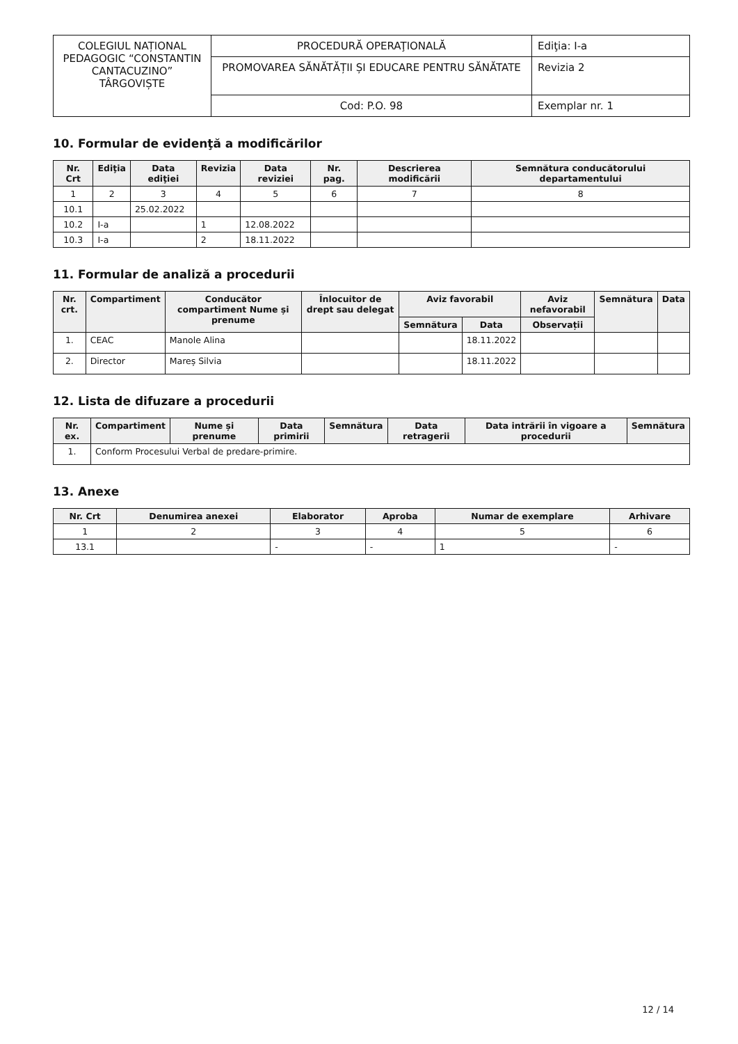| COLEGIUL NAȚIONAL PEDAGOGIC “CONSTANTIN CANTACUZINO” TÂRGOVIȘTE | PROCEDURĂ OPERAŢIONALĂ | Ediţia: I-a |
| | PROMOVAREA SĂNĂTĂȚII ȘI EDUCARE PENTRU SĂNĂTATE | Revizia 2 |
| | Cod: P.O. 98 | Exemplar nr. 1 |
10. Formular de evidenţă a modificărilor
| Nr. Crt | Ediţia | Data ediţiei | Revizia | Data reviziei | Nr. pag. | Descrierea modificării | Semnătura conducătorului departamentului |
| --- | --- | --- | --- | --- | --- | --- | --- |
| 1 | 2 | 3 | 4 | 5 | 6 | 7 | 8 |
| 10.1 | | 25.02.2022 | | | | | |
| 10.2 | I-a | | 1 | 12.08.2022 | | | |
| 10.3 | I-a | | 2 | 18.11.2022 | | | |
11. Formular de analiză a procedurii
| Nr. crt. | Compartiment | Conducător compartiment Nume și prenume | Înlocuitor de drept sau delegat | Aviz favorabil | | Aviz nefavorabil | Semnătura | Data |
| --- | --- | --- | --- | --- | --- | --- | --- | --- |
| | | | | Semnătura | Data | Observații | | |
| 1. | CEAC | Manole Alina | | | 18.11.2022 | | | |
| 2. | Director | Mareș Silvia | | | 18.11.2022 | | | |
12. Lista de difuzare a procedurii
| Nr. ex. | Compartiment | Nume și prenume | Data primirii | Semnătura | Data retragerii | Data intrării în vigoare a procedurii | Semnătura |
| --- | --- | --- | --- | --- | --- | --- | --- |
| 1. | Conform Procesului Verbal de predare-primire. | | | | | | |
13. Anexe
| Nr. Crt | Denumirea anexei | Elaborator | Aproba | Numar de exemplare | Arhivare |
| --- | --- | --- | --- | --- | --- |
| 1 | 2 | 3 | 4 | 5 | 6 |
| 13.1 | | - | - | 1 | - |
12 / 14